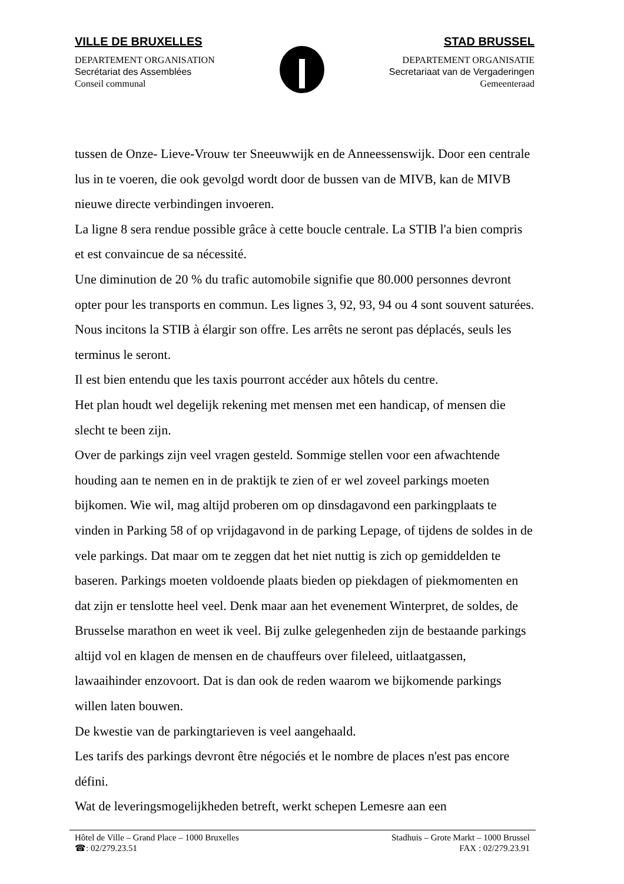VILLE DE BRUXELLES
DEPARTEMENT ORGANISATION
Secrétariat des Assemblées
Conseil communal
STAD BRUSSEL
DEPARTEMENT ORGANISATIE
Secretariaat van de Vergaderingen
Gemeenteraad
tussen de Onze- Lieve-Vrouw ter Sneeuwwijk en de Anneessenswijk. Door een centrale lus in te voeren, die ook gevolgd wordt door de bussen van de MIVB, kan de MIVB nieuwe directe verbindingen invoeren.
La ligne 8 sera rendue possible grâce à cette boucle centrale. La STIB l'a bien compris et est convaincue de sa nécessité.
Une diminution de 20 % du trafic automobile signifie que 80.000 personnes devront opter pour les transports en commun. Les lignes 3, 92, 93, 94 ou 4 sont souvent saturées. Nous incitons la STIB à élargir son offre. Les arrêts ne seront pas déplacés, seuls les terminus le seront.
Il est bien entendu que les taxis pourront accéder aux hôtels du centre.
Het plan houdt wel degelijk rekening met mensen met een handicap, of mensen die slecht te been zijn.
Over de parkings zijn veel vragen gesteld. Sommige stellen voor een afwachtende houding aan te nemen en in de praktijk te zien of er wel zoveel parkings moeten bijkomen. Wie wil, mag altijd proberen om op dinsdagavond een parkingplaats te vinden in Parking 58 of op vrijdagavond in de parking Lepage, of tijdens de soldes in de vele parkings. Dat maar om te zeggen dat het niet nuttig is zich op gemiddelden te baseren. Parkings moeten voldoende plaats bieden op piekdagen of piekmomenten en dat zijn er tenslotte heel veel. Denk maar aan het evenement Winterpret, de soldes, de Brusselse marathon en weet ik veel. Bij zulke gelegenheden zijn de bestaande parkings altijd vol en klagen de mensen en de chauffeurs over fileleed, uitlaatgassen, lawaaihinder enzovoort. Dat is dan ook de reden waarom we bijkomende parkings willen laten bouwen.
De kwestie van de parkingtarieven is veel aangehaald.
Les tarifs des parkings devront être négociés et le nombre de places n'est pas encore défini.
Wat de leveringsmogelijkheden betreft, werkt schepen Lemesre aan een
Hôtel de Ville – Grand Place – 1000 Bruxelles
☎: 02/279.23.51
Stadhuis – Grote Markt – 1000 Brussel
FAX : 02/279.23.91